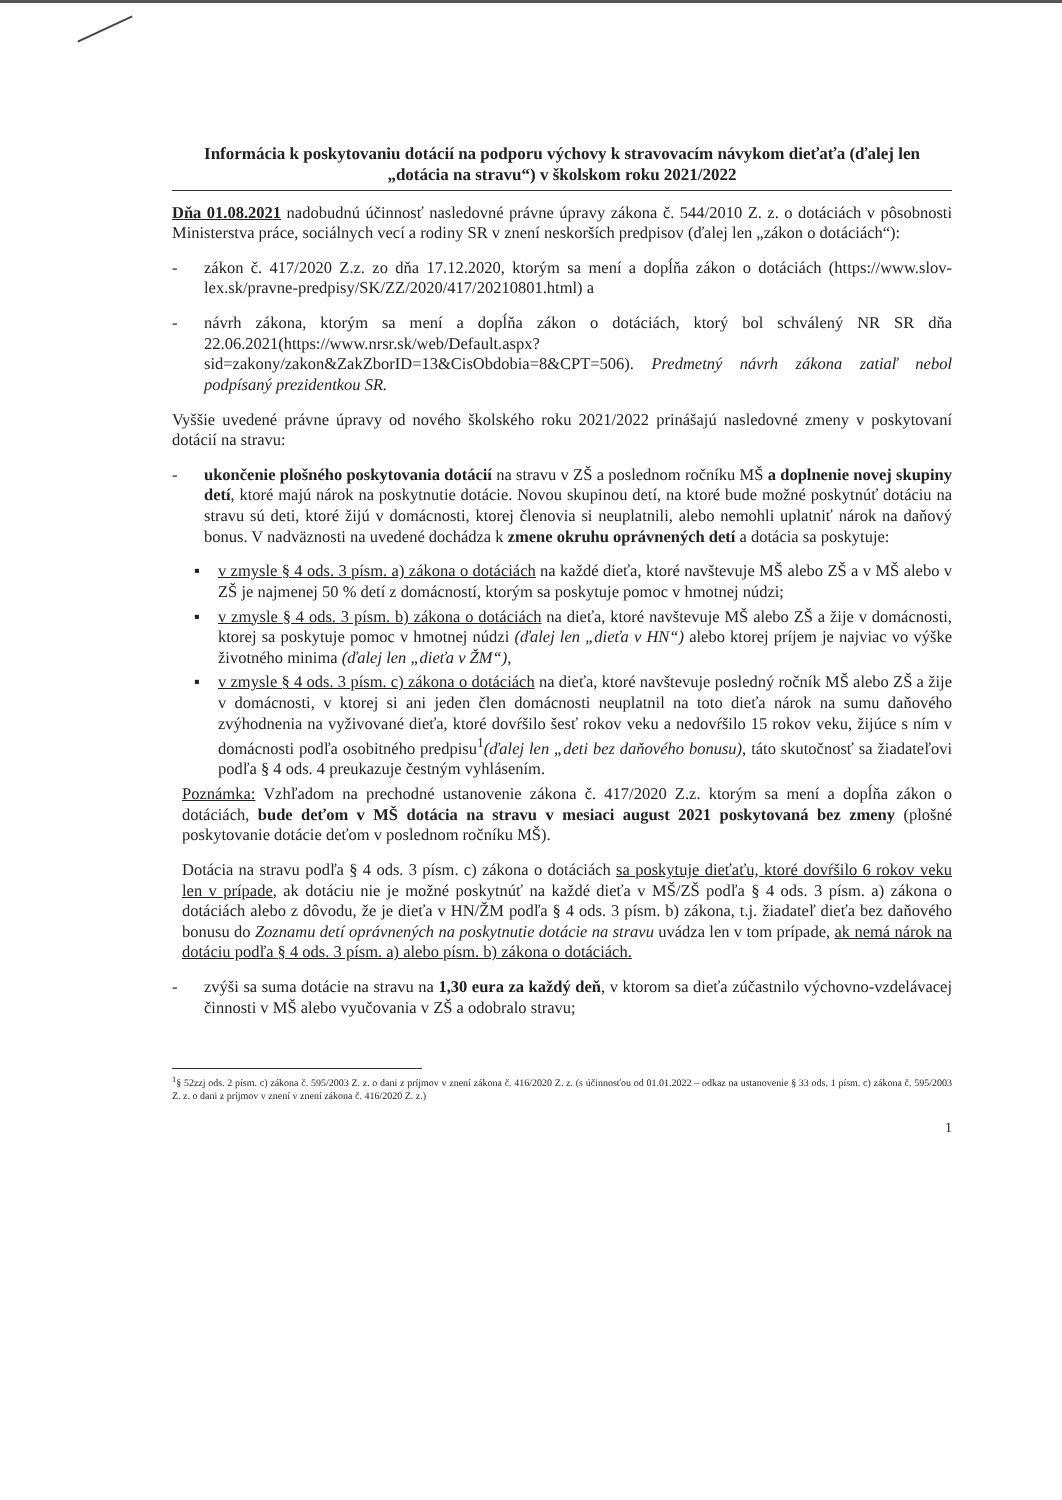Informácia k poskytovaniu dotácií na podporu výchovy k stravovacím návykom dieťaťa (ďalej len „dotácia na stravu“) v školskom roku 2021/2022
Dňa 01.08.2021 nadobudnú účinnosť nasledovné právne úpravy zákona č. 544/2010 Z. z. o dotáciách v pôsobnosti Ministerstva práce, sociálnych vecí a rodiny SR v znení neskorších predpisov (ďalej len „zákon o dotáciách“):
- zákon č. 417/2020 Z.z. zo dňa 17.12.2020, ktorým sa mení a dopĺňa zákon o dotáciách (https://www.slov-lex.sk/pravne-predpisy/SK/ZZ/2020/417/20210801.html) a
- návrh zákona, ktorým sa mení a dopĺňa zákon o dotáciách, ktorý bol schválený NR SR dňa 22.06.2021(https://www.nrsr.sk/web/Default.aspx?sid=zakony/zakon&ZakZborID=13&CisObdobia=8&CPT=506). Predmetný návrh zákona zatiaľ nebol podpísaný prezidentkou SR.
Vyššie uvedené právne úpravy od nového školského roku 2021/2022 prinášajú nasledovné zmeny v poskytovaní dotácií na stravu:
- ukončenie plošného poskytovania dotácií na stravu v ZŠ a poslednom ročníku MŠ a doplnenie novej skupiny detí, ktoré majú nárok na poskytnutie dotácie. Novou skupinou detí, na ktoré bude možné poskytnúť dotáciu na stravu sú deti, ktoré žijú v domácnosti, ktorej členovia si neuplatnili, alebo nemohli uplatniť nárok na daňový bonus. V nadväznosti na uvedené dochádza k zmene okruhu oprávnených detí a dotácia sa poskytuje:
▪ v zmysle § 4 ods. 3 písm. a) zákona o dotáciách na každé dieťa, ktoré navštevuje MŠ alebo ZŠ a v MŠ alebo v ZŠ je najmenej 50 % detí z domácností, ktorým sa poskytuje pomoc v hmotnej núdzi;
▪ v zmysle § 4 ods. 3 písm. b) zákona o dotáciách na dieťa, ktoré navštevuje MŠ alebo ZŠ a žije v domácnosti, ktorej sa poskytuje pomoc v hmotnej núdzi (ďalej len „dieťa v HN“) alebo ktorej príjem je najviac vo výške životného minima (ďalej len „dieťa v ŽM“),
▪ v zmysle § 4 ods. 3 písm. c) zákona o dotáciách na dieťa, ktoré navštevuje posledný ročník MŠ alebo ZŠ a žije v domácnosti, v ktorej si ani jeden člen domácnosti neuplatnil na toto dieťa nárok na sumu daňového zvýhodnenia na vyživované dieťa, ktoré dovŕšilo šesť rokov veku a nedovŕšilo 15 rokov veku, žijúce s ním v domácnosti podľa osobitného predpisu<sup>1</sup>(ďalej len „deti bez daňového bonusu), táto skutočnosť sa žiadateľovi podľa § 4 ods. 4 preukazuje čestným vyhlásením.
Poznámka: Vzhľadom na prechodné ustanovenie zákona č. 417/2020 Z.z. ktorým sa mení a dopĺňa zákon o dotáciách, bude deťom v MŠ dotácia na stravu v mesiaci august 2021 poskytovaná bez zmeny (plošné poskytovanie dotácie deťom v poslednom ročníku MŠ).
Dotácia na stravu podľa § 4 ods. 3 písm. c) zákona o dotáciách sa poskytuje dieťaťu, ktoré dovŕšilo 6 rokov veku len v prípade, ak dotáciu nie je možné poskytnúť na každé dieťa v MŠ/ZŠ podľa § 4 ods. 3 písm. a) zákona o dotáciách alebo z dôvodu, že je dieťa v HN/ŽM podľa § 4 ods. 3 písm. b) zákona, t.j. žiadateľ dieťa bez daňového bonusu do Zoznamu detí oprávnených na poskytnutie dotácie na stravu uvádza len v tom prípade, ak nemá nárok na dotáciu podľa § 4 ods. 3 písm. a) alebo písm. b) zákona o dotáciách.
- zvýši sa suma dotácie na stravu na 1,30 eura za každý deň, v ktorom sa dieťa zúčastnilo výchovno-vzdelávacej činnosti v MŠ alebo vyučovania v ZŠ a odobralo stravu;
<sup>1</sup> § 52zzj ods. 2 písm. c) zákona č. 595/2003 Z. z. o dani z príjmov v znení zákona č. 416/2020 Z. z. (s účinnosťou od 01.01.2022 – odkaz na ustanovenie § 33 ods. 1 písm. c) zákona č. 595/2003 Z. z. o dani z príjmov v znení v znení zákona č. 416/2020 Z. z.)
1